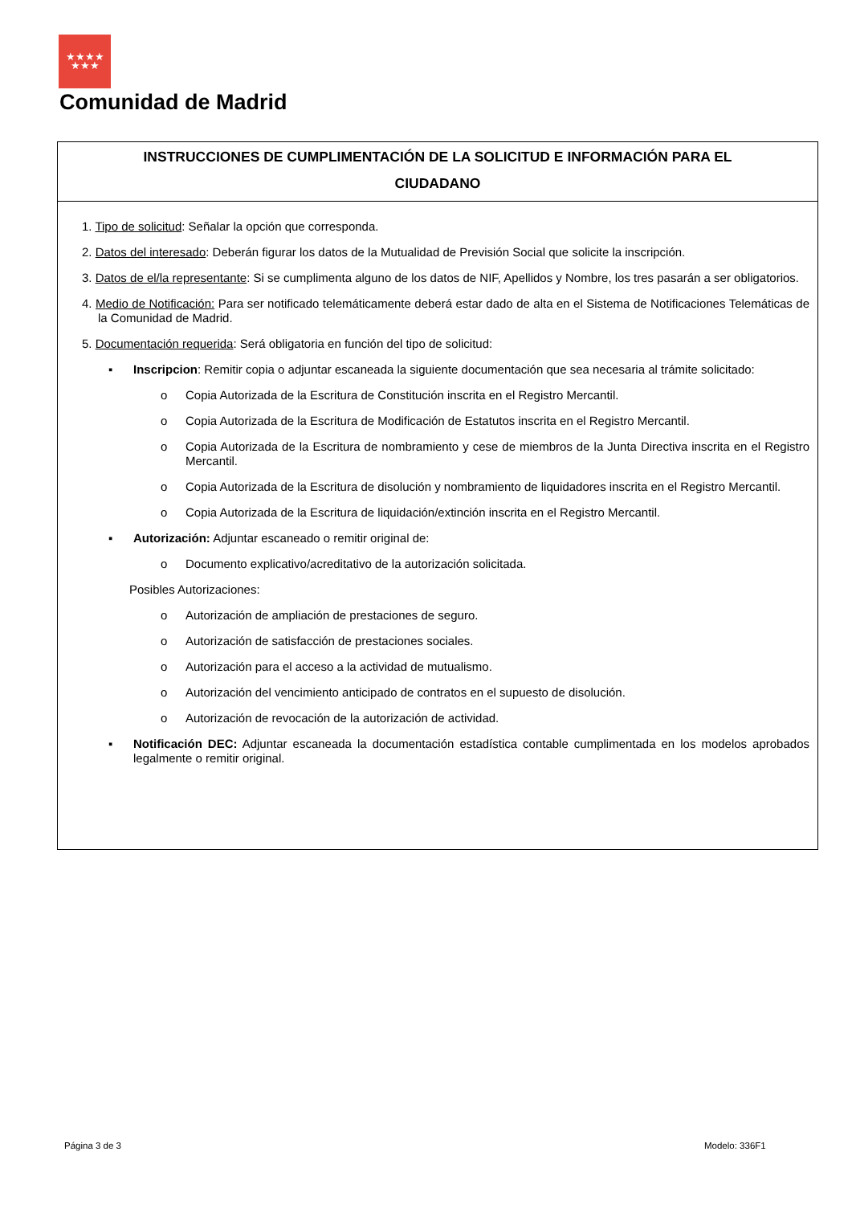★★★★
★★★
Comunidad de Madrid
INSTRUCCIONES DE CUMPLIMENTACIÓN DE LA SOLICITUD E INFORMACIÓN PARA EL
CIUDADANO
1. Tipo de solicitud: Señalar la opción que corresponda.
2. Datos del interesado: Deberán figurar los datos de la Mutualidad de Previsión Social que solicite la inscripción.
3. Datos de el/la representante: Si se cumplimenta alguno de los datos de NIF, Apellidos y Nombre, los tres pasarán a ser obligatorios.
4. Medio de Notificación: Para ser notificado telemáticamente deberá estar dado de alta en el Sistema de Notificaciones Telemáticas de la Comunidad de Madrid.
5. Documentación requerida: Será obligatoria en función del tipo de solicitud:
▪ Inscripcion: Remitir copia o adjuntar escaneada la siguiente documentación que sea necesaria al trámite solicitado:
o Copia Autorizada de la Escritura de Constitución inscrita en el Registro Mercantil.
o Copia Autorizada de la Escritura de Modificación de Estatutos inscrita en el Registro Mercantil.
o Copia Autorizada de la Escritura de nombramiento y cese de miembros de la Junta Directiva inscrita en el Registro Mercantil.
o Copia Autorizada de la Escritura de disolución y nombramiento de liquidadores inscrita en el Registro Mercantil.
o Copia Autorizada de la Escritura de liquidación/extinción inscrita en el Registro Mercantil.
▪ Autorización: Adjuntar escaneado o remitir original de:
o Documento explicativo/acreditativo de la autorización solicitada.
Posibles Autorizaciones:
o Autorización de ampliación de prestaciones de seguro.
o Autorización de satisfacción de prestaciones sociales.
o Autorización para el acceso a la actividad de mutualismo.
o Autorización del vencimiento anticipado de contratos en el supuesto de disolución.
o Autorización de revocación de la autorización de actividad.
▪ Notificación DEC: Adjuntar escaneada la documentación estadística contable cumplimentada en los modelos aprobados legalmente o remitir original.
Página 3 de 3 Modelo: 336F1